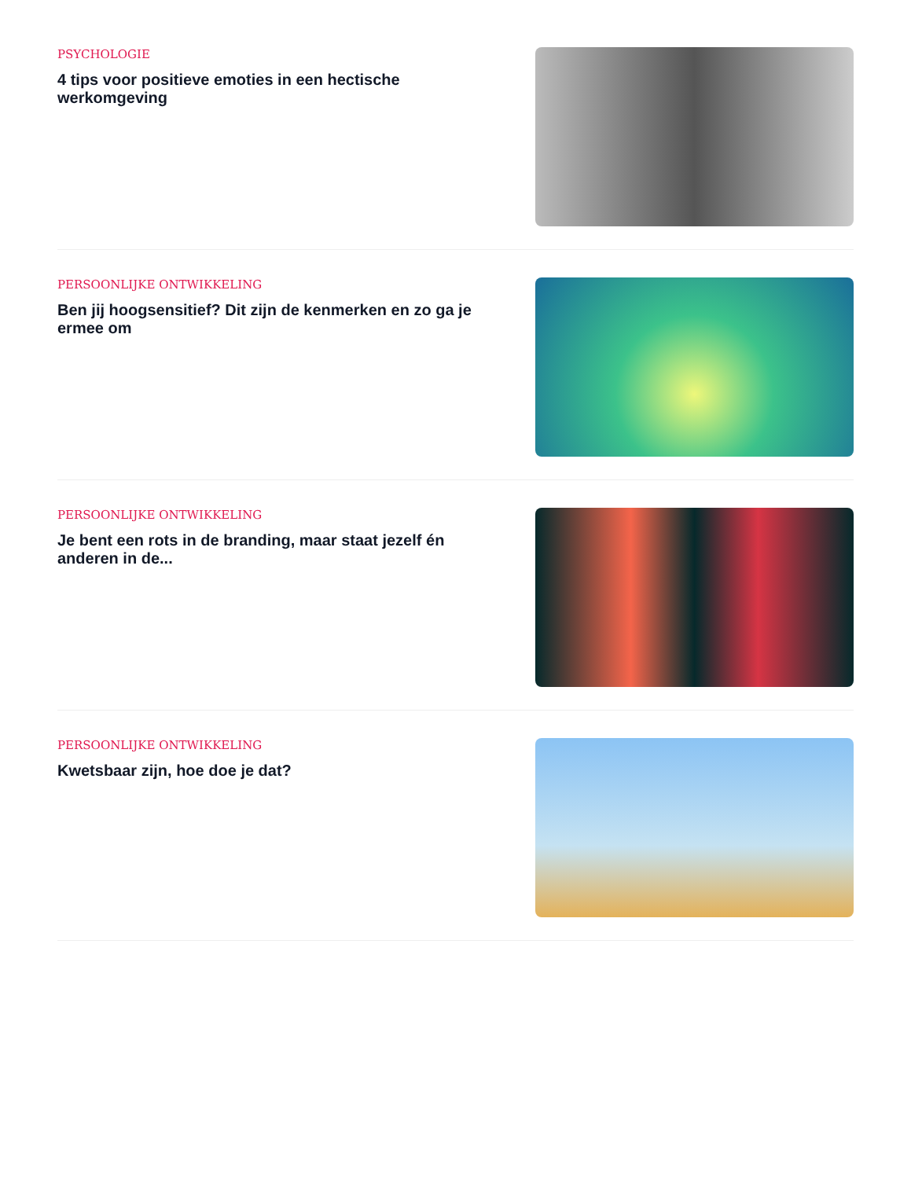PSYCHOLOGIE
4 tips voor positieve emoties in een hectische werkomgeving
PERSOONLIJKE ONTWIKKELING
Ben jij hoogsensitief? Dit zijn de kenmerken en zo ga je ermee om
PERSOONLIJKE ONTWIKKELING
Je bent een rots in de branding, maar staat jezelf én anderen in de...
PERSOONLIJKE ONTWIKKELING
Kwetsbaar zijn, hoe doe je dat?